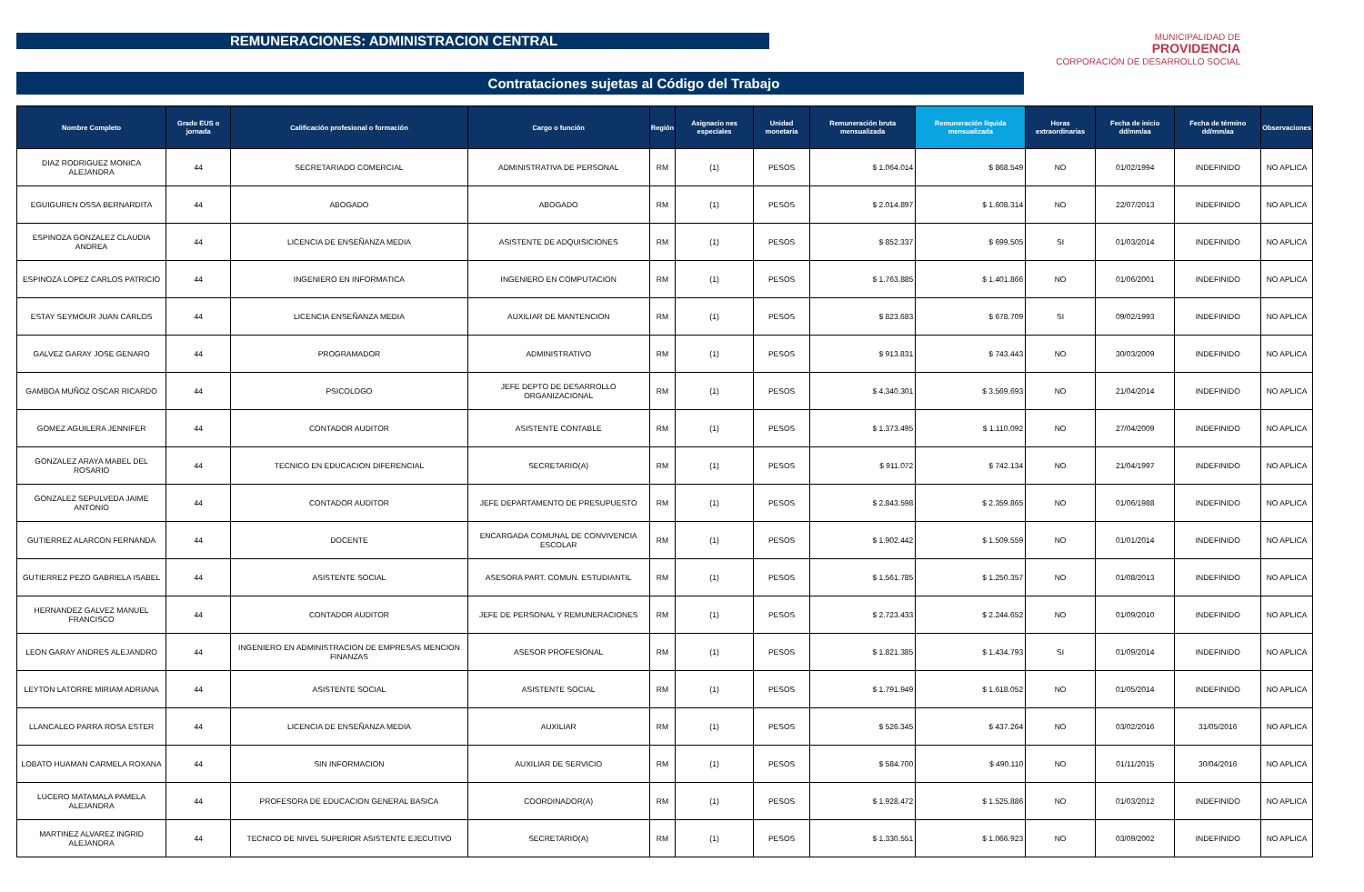REMUNERACIONES: ADMINISTRACION CENTRAL
MUNICIPALIDAD DE
PROVIDENCIA
CORPORACIÓN DE DESARROLLO SOCIAL
Contrataciones sujetas al Código del Trabajo
| Nombre Completo | Grado EUS o jornada | Calificación profesional o formación | Cargo o función | Región | Asignacio nes especiales | Unidad monetaria | Remuneración bruta mensualizada | Remuneración líquida mensualizada | Horas extraordinarias | Fecha de inicio dd/mm/aa | Fecha de término dd/mm/aa | Observaciones |
| --- | --- | --- | --- | --- | --- | --- | --- | --- | --- | --- | --- | --- |
| DIAZ RODRIGUEZ MONICA ALEJANDRA | 44 | SECRETARIADO COMERCIAL | ADMINISTRATIVA DE PERSONAL | RM | (1) | PESOS | $ 1.064.014 | $ 868.549 | NO | 01/02/1994 | INDEFINIDO | NO APLICA |
| EGUIGUREN OSSA BERNARDITA | 44 | ABOGADO | ABOGADO | RM | (1) | PESOS | $ 2.014.897 | $ 1.608.314 | NO | 22/07/2013 | INDEFINIDO | NO APLICA |
| ESPINOZA GONZALEZ CLAUDIA ANDREA | 44 | LICENCIA DE ENSEÑANZA MEDIA | ASISTENTE DE ADQUISICIONES | RM | (1) | PESOS | $ 852.337 | $ 699.505 | SI | 01/03/2014 | INDEFINIDO | NO APLICA |
| ESPINOZA LOPEZ CARLOS PATRICIO | 44 | INGENIERO EN INFORMATICA | INGENIERO EN COMPUTACION | RM | (1) | PESOS | $ 1.763.885 | $ 1.401.866 | NO | 01/06/2001 | INDEFINIDO | NO APLICA |
| ESTAY SEYMOUR JUAN CARLOS | 44 | LICENCIA ENSEÑANZA MEDIA | AUXILIAR DE MANTENCION | RM | (1) | PESOS | $ 823.683 | $ 678.709 | SI | 09/02/1993 | INDEFINIDO | NO APLICA |
| GALVEZ GARAY JOSE GENARO | 44 | PROGRAMADOR | ADMINISTRATIVO | RM | (1) | PESOS | $ 913.831 | $ 743.443 | NO | 30/03/2009 | INDEFINIDO | NO APLICA |
| GAMBOA MUÑOZ OSCAR RICARDO | 44 | PSICOLOGO | JEFE DEPTO DE DESARROLLO ORGANIZACIONAL | RM | (1) | PESOS | $ 4.340.301 | $ 3.569.693 | NO | 21/04/2014 | INDEFINIDO | NO APLICA |
| GOMEZ AGUILERA JENNIFER | 44 | CONTADOR AUDITOR | ASISTENTE CONTABLE | RM | (1) | PESOS | $ 1.373.495 | $ 1.110.092 | NO | 27/04/2009 | INDEFINIDO | NO APLICA |
| GONZALEZ ARAYA MABEL DEL ROSARIO | 44 | TECNICO EN EDUCACION DIFERENCIAL | SECRETARIO(A) | RM | (1) | PESOS | $ 911.072 | $ 742.134 | NO | 21/04/1997 | INDEFINIDO | NO APLICA |
| GONZALEZ SEPULVEDA JAIME ANTONIO | 44 | CONTADOR AUDITOR | JEFE DEPARTAMENTO DE PRESUPUESTO | RM | (1) | PESOS | $ 2.843.598 | $ 2.359.865 | NO | 01/06/1988 | INDEFINIDO | NO APLICA |
| GUTIERREZ ALARCON FERNANDA | 44 | DOCENTE | ENCARGADA COMUNAL DE CONVIVENCIA ESCOLAR | RM | (1) | PESOS | $ 1.902.442 | $ 1.509.559 | NO | 01/01/2014 | INDEFINIDO | NO APLICA |
| GUTIERREZ PEZO GABRIELA ISABEL | 44 | ASISTENTE SOCIAL | ASESORA PART. COMUN. ESTUDIANTIL | RM | (1) | PESOS | $ 1.561.785 | $ 1.250.357 | NO | 01/08/2013 | INDEFINIDO | NO APLICA |
| HERNANDEZ GALVEZ MANUEL FRANCISCO | 44 | CONTADOR AUDITOR | JEFE DE PERSONAL Y REMUNERACIONES | RM | (1) | PESOS | $ 2.723.433 | $ 2.244.652 | NO | 01/09/2010 | INDEFINIDO | NO APLICA |
| LEON GARAY ANDRES ALEJANDRO | 44 | INGENIERO EN ADMINISTRACION DE EMPRESAS MENCION FINANZAS | ASESOR PROFESIONAL | RM | (1) | PESOS | $ 1.821.385 | $ 1.434.793 | SI | 01/09/2014 | INDEFINIDO | NO APLICA |
| LEYTON LATORRE MIRIAM ADRIANA | 44 | ASISTENTE SOCIAL | ASISTENTE SOCIAL | RM | (1) | PESOS | $ 1.791.949 | $ 1.618.052 | NO | 01/05/2014 | INDEFINIDO | NO APLICA |
| LLANCALEO PARRA ROSA ESTER | 44 | LICENCIA DE ENSEÑANZA MEDIA | AUXILIAR | RM | (1) | PESOS | $ 526.345 | $ 437.264 | NO | 03/02/2016 | 31/05/2016 | NO APLICA |
| LOBATO HUAMAN CARMELA ROXANA | 44 | SIN INFORMACION | AUXILIAR DE SERVICIO | RM | (1) | PESOS | $ 584.700 | $ 490.110 | NO | 01/11/2015 | 30/04/2016 | NO APLICA |
| LUCERO MATAMALA PAMELA ALEJANDRA | 44 | PROFESORA DE EDUCACION GENERAL BASICA | COORDINADOR(A) | RM | (1) | PESOS | $ 1.928.472 | $ 1.525.886 | NO | 01/03/2012 | INDEFINIDO | NO APLICA |
| MARTINEZ ALVAREZ INGRID ALEJANDRA | 44 | TECNICO DE NIVEL SUPERIOR ASISTENTE EJECUTIVO | SECRETARIO(A) | RM | (1) | PESOS | $ 1.330.551 | $ 1.066.923 | NO | 03/09/2002 | INDEFINIDO | NO APLICA |